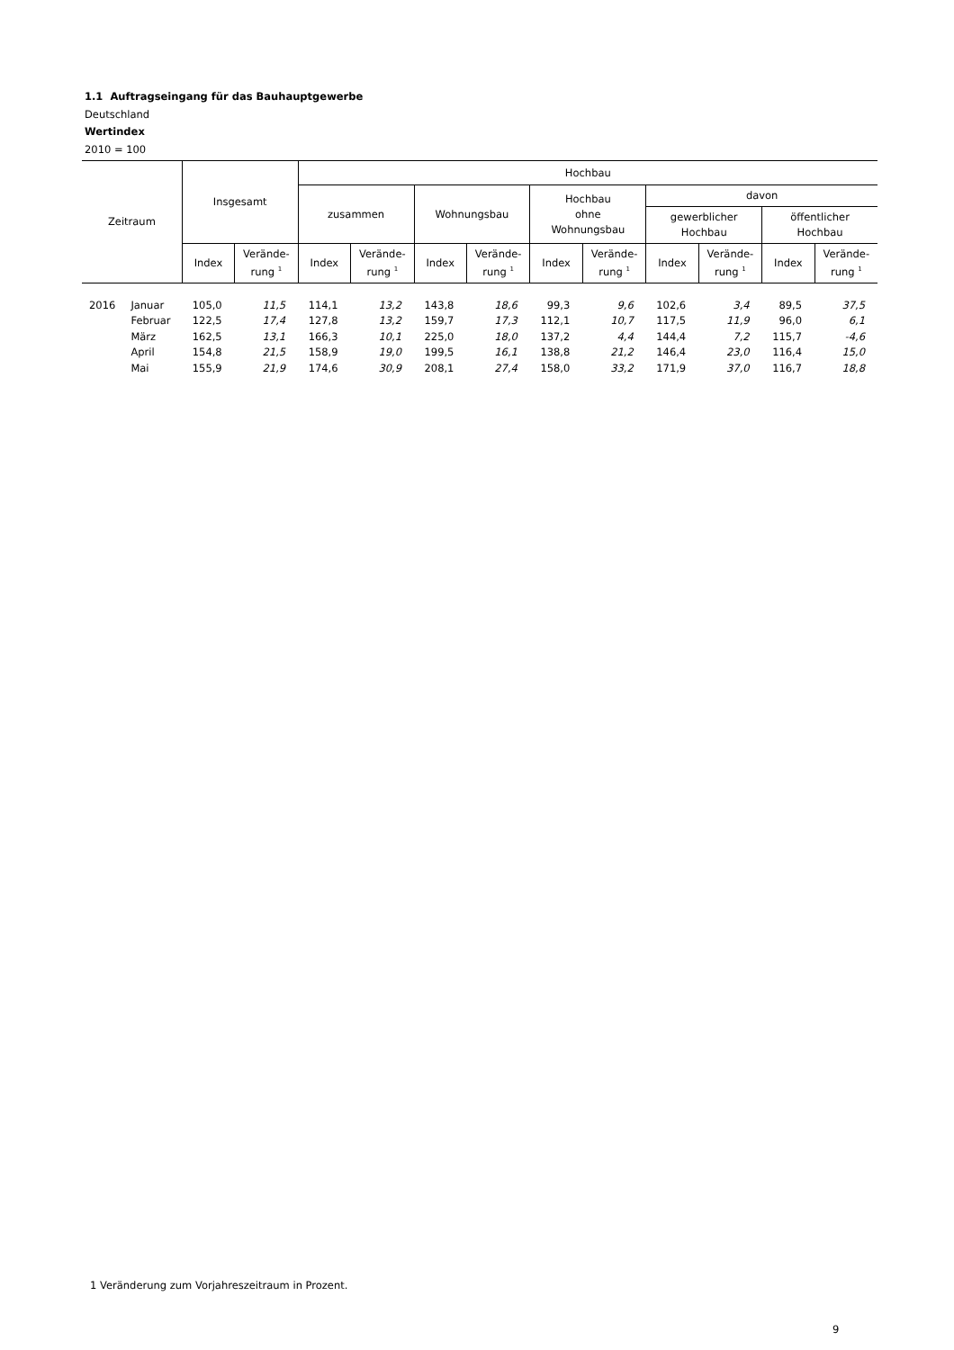1.1 Auftragseingang für das Bauhauptgewerbe
Deutschland
Wertindex
2010 = 100
| Zeitraum | | Insgesamt | | Hochbau | | | | | | | | | |
| --- | --- | --- | --- | --- | --- | --- | --- | --- | --- | --- | --- | --- | --- |
| | | | | zusammen | | Wohnungsbau | | Hochbau ohne Wohnungsbau | | davon | | | |
| | | | | | | | | | | gewerblicher Hochbau | | öffentlicher Hochbau | |
| | | Index | Verände- rung <sup>1</sup> | Index | Verände- rung <sup>1</sup> | Index | Verände- rung <sup>1</sup> | Index | Verände- rung <sup>1</sup> | Index | Verände- rung <sup>1</sup> | Index | Verände- rung <sup>1</sup> |
| 2016 | Januar | 105,0 | 11,5 | 114,1 | 13,2 | 143,8 | 18,6 | 99,3 | 9,6 | 102,6 | 3,4 | 89,5 | 37,5 |
| | Februar | 122,5 | 17,4 | 127,8 | 13,2 | 159,7 | 17,3 | 112,1 | 10,7 | 117,5 | 11,9 | 96,0 | 6,1 |
| | März | 162,5 | 13,1 | 166,3 | 10,1 | 225,0 | 18,0 | 137,2 | 4,4 | 144,4 | 7,2 | 115,7 | -4,6 |
| | April | 154,8 | 21,5 | 158,9 | 19,0 | 199,5 | 16,1 | 138,8 | 21,2 | 146,4 | 23,0 | 116,4 | 15,0 |
| | Mai | 155,9 | 21,9 | 174,6 | 30,9 | 208,1 | 27,4 | 158,0 | 33,2 | 171,9 | 37,0 | 116,7 | 18,8 |
1 Veränderung zum Vorjahreszeitraum in Prozent.
9